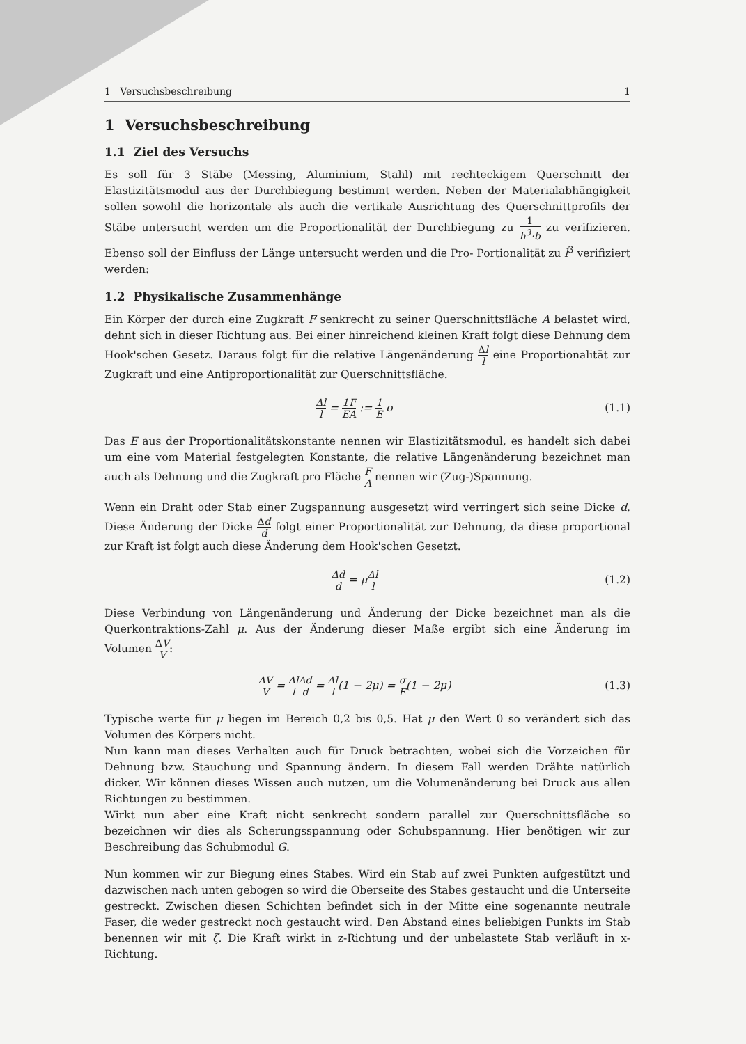1 Versuchsbeschreibung 1
1 Versuchsbeschreibung
1.1 Ziel des Versuchs
Es soll für 3 Stäbe (Messing, Aluminium, Stahl) mit rechteckigem Querschnitt der Elastizitätsmodul aus der Durchbiegung bestimmt werden. Neben der Materialabhängigkeit sollen sowohl die horizontale als auch die vertikale Ausrichtung des Querschnittprofils der Stäbe untersucht werden um die Proportionalität der Durchbiegung zu 1 h<sup>3</sup>·b zu verifizieren. Ebenso soll der Einfluss der Länge untersucht werden und die Pro- Portionalität zu l<sup>3</sup> verifiziert werden:
1.2 Physikalische Zusammenhänge
Ein Körper der durch eine Zugkraft F senkrecht zu seiner Querschnittsfläche A belastet wird, dehnt sich in dieser Richtung aus. Bei einer hinreichend kleinen Kraft folgt diese Dehnung dem Hook'schen Gesetz. Daraus folgt für die relative Längenänderung Δl l eine Proportionalität zur Zugkraft und eine Antiproportionalität zur Querschnittsfläche.
Δl l = 1 E F A := 1 E σ (1.1)
Das E aus der Proportionalitätskonstante nennen wir Elastizitätsmodul, es handelt sich dabei um eine vom Material festgelegten Konstante, die relative Längenänderung bezeichnet man auch als Dehnung und die Zugkraft pro Fläche F A nennen wir (Zug-)Spannung.
Wenn ein Draht oder Stab einer Zugspannung ausgesetzt wird verringert sich seine Dicke d. Diese Änderung der Dicke Δd d folgt einer Proportionalität zur Dehnung, da diese proportional zur Kraft ist folgt auch diese Änderung dem Hook'schen Gesetzt.
Δd d = μΔl l (1.2)
Diese Verbindung von Längenänderung und Änderung der Dicke bezeichnet man als die Querkontraktions-Zahl μ. Aus der Änderung dieser Maße ergibt sich eine Änderung im Volumen ΔV V:
ΔV V = Δl l Δd d = Δl l(1 − 2μ) = σ E(1 − 2μ) (1.3)
Typische werte für μ liegen im Bereich 0,2 bis 0,5. Hat μ den Wert 0 so verändert sich das Volumen des Körpers nicht.
Nun kann man dieses Verhalten auch für Druck betrachten, wobei sich die Vorzeichen für Dehnung bzw. Stauchung und Spannung ändern. In diesem Fall werden Drähte natürlich dicker. Wir können dieses Wissen auch nutzen, um die Volumenänderung bei Druck aus allen Richtungen zu bestimmen.
Wirkt nun aber eine Kraft nicht senkrecht sondern parallel zur Querschnittsfläche so bezeichnen wir dies als Scherungsspannung oder Schubspannung. Hier benötigen wir zur Beschreibung das Schubmodul G.
Nun kommen wir zur Biegung eines Stabes. Wird ein Stab auf zwei Punkten aufgestützt und dazwischen nach unten gebogen so wird die Oberseite des Stabes gestaucht und die Unterseite gestreckt. Zwischen diesen Schichten befindet sich in der Mitte eine sogenannte neutrale Faser, die weder gestreckt noch gestaucht wird. Den Abstand eines beliebigen Punkts im Stab benennen wir mit ζ. Die Kraft wirkt in z-Richtung und der unbelastete Stab verläuft in x-Richtung.